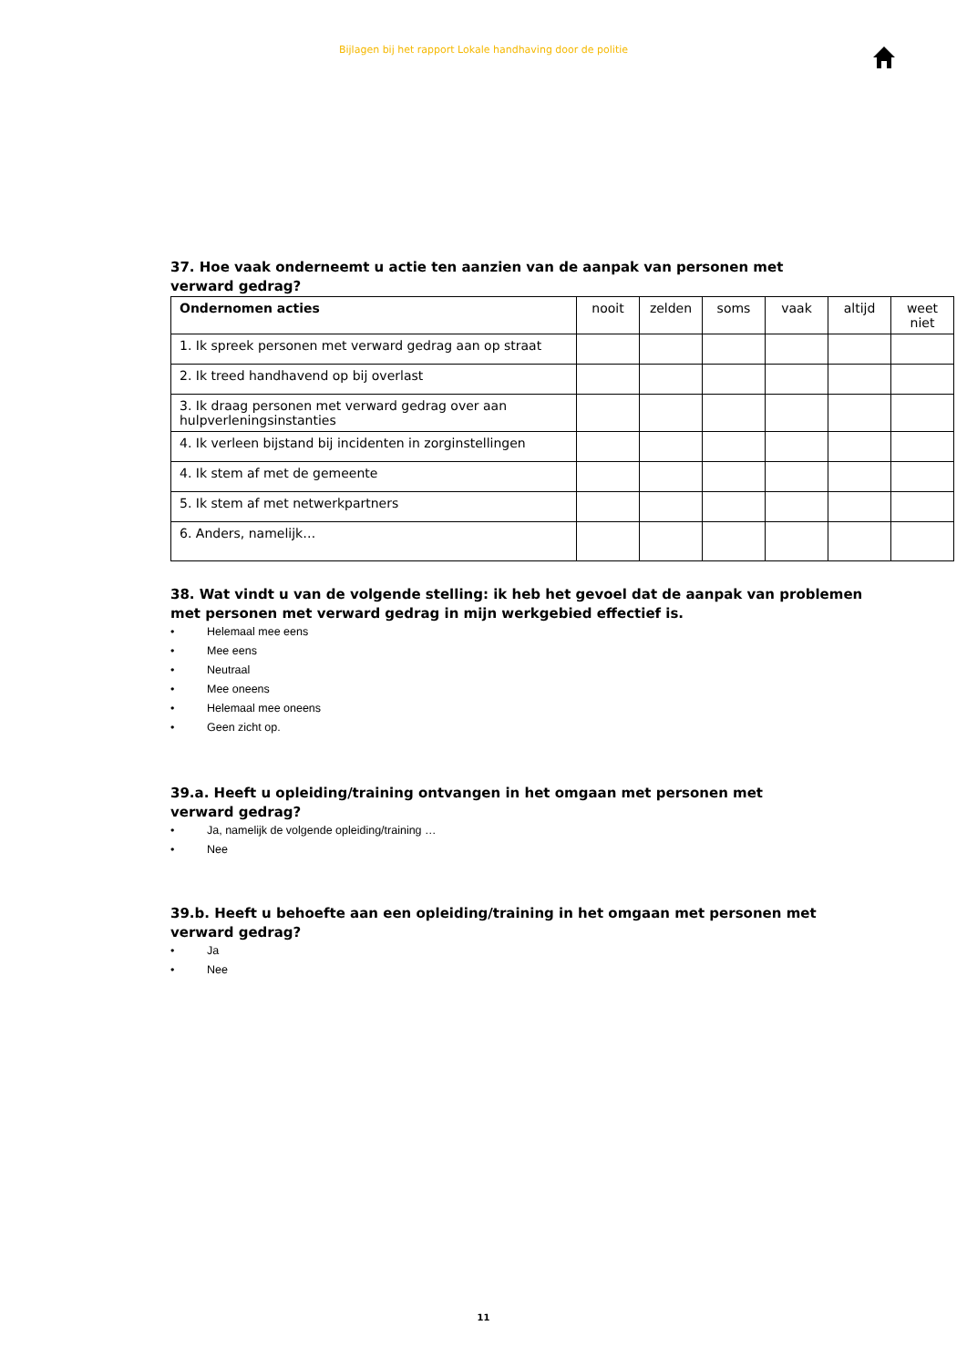Bijlagen bij het rapport Lokale handhaving door de politie
37. Hoe vaak onderneemt u actie ten aanzien van de aanpak van personen met verward gedrag?
| Ondernomen acties | nooit | zelden | soms | vaak | altijd | weet niet |
| --- | --- | --- | --- | --- | --- | --- |
| 1. Ik spreek personen met verward gedrag aan op straat | | | | | | |
| 2. Ik treed handhavend op bij overlast | | | | | | |
| 3. Ik draag personen met verward gedrag over aan hulpverleningsinstanties | | | | | | |
| 4. Ik verleen bijstand bij incidenten in zorginstellingen | | | | | | |
| 4. Ik stem af met de gemeente | | | | | | |
| 5. Ik stem af met netwerkpartners | | | | | | |
| 6. Anders, namelijk… | | | | | | |
38. Wat vindt u van de volgende stelling: ik heb het gevoel dat de aanpak van problemen met personen met verward gedrag in mijn werkgebied effectief is.
• Helemaal mee eens
• Mee eens
• Neutraal
• Mee oneens
• Helemaal mee oneens
• Geen zicht op.
39.a. Heeft u opleiding/training ontvangen in het omgaan met personen met verward gedrag?
• Ja, namelijk de volgende opleiding/training …
• Nee
39.b. Heeft u behoefte aan een opleiding/training in het omgaan met personen met verward gedrag?
• Ja
• Nee
11